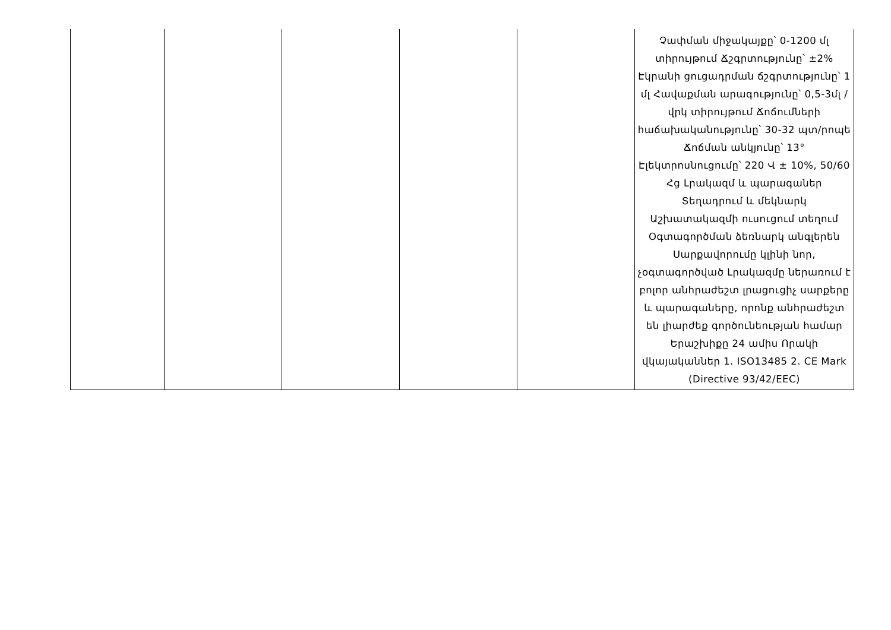| | | | | | Չափման միջակայքը՝ 0-1200 մլ տիրույթում Ճշգրտությունը՝ ±2% Էկրանի ցուցադրման ճշգրտությունը՝ 1 մլ Հավաքման արագությունը՝ 0,5-3մլ / վրկ տիրույթում Ճոճումների հաճախականությունը՝ 30-32 պտ/րոպե Ճոճման անկյունը՝ 13° Էլեկտրոսնուցումը՝ 220 Վ ± 10%, 50/60 Հց Լրակազմ և պարագաներ Տեղադրում և մեկնարկ Աշխատակազմի ուսուցում տեղում Օգտագործման ձեռնարկ անգլերեն Սարքավորումը կլինի նոր, չօգտագործված Լրակազմը ներառում է բոլոր անհրաժեշտ լրացուցիչ սարքերը և պարագաները, որոնք անհրաժեշտ են լիարժեք գործունեության համար Երաշխիքը 24 ամիս Որակի վկայականներ 1. ISO13485 2. CE Mark (Directive 93/42/EEC) |